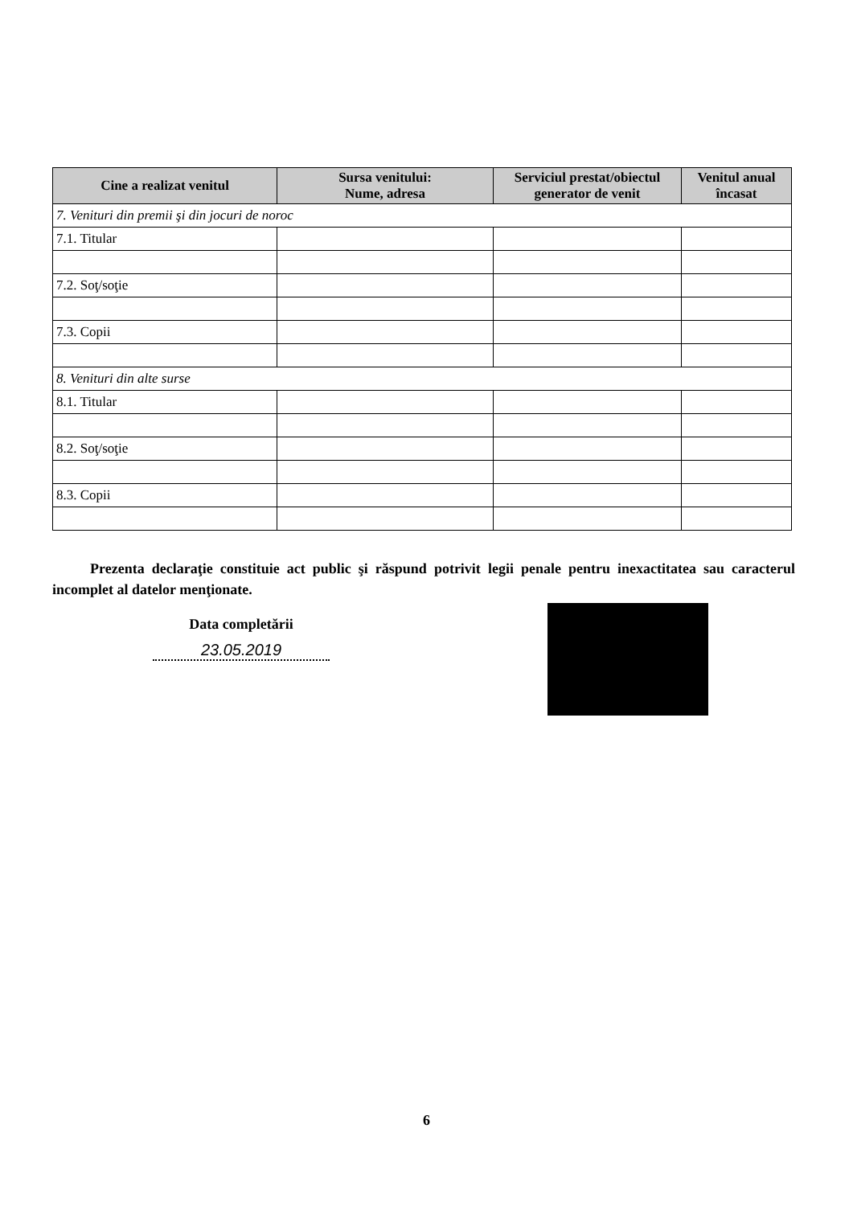| Cine a realizat venitul | Sursa venitului: Nume, adresa | Serviciul prestat/obiectul generator de venit | Venitul anual încasat |
| --- | --- | --- | --- |
| 7. Venituri din premii şi din jocuri de noroc | | | |
| 7.1. Titular | | | |
| 7.2. Soţ/soţie | | | |
| 7.3. Copii | | | |
| 8. Venituri din alte surse | | | |
| 8.1. Titular | | | |
| 8.2. Soţ/soţie | | | |
| 8.3. Copii | | | |
Prezenta declaraţie constituie act public şi răspund potrivit legii penale pentru inexactitatea sau caracterul incomplet al datelor menţionate.
Data completării
23.05.2019
6